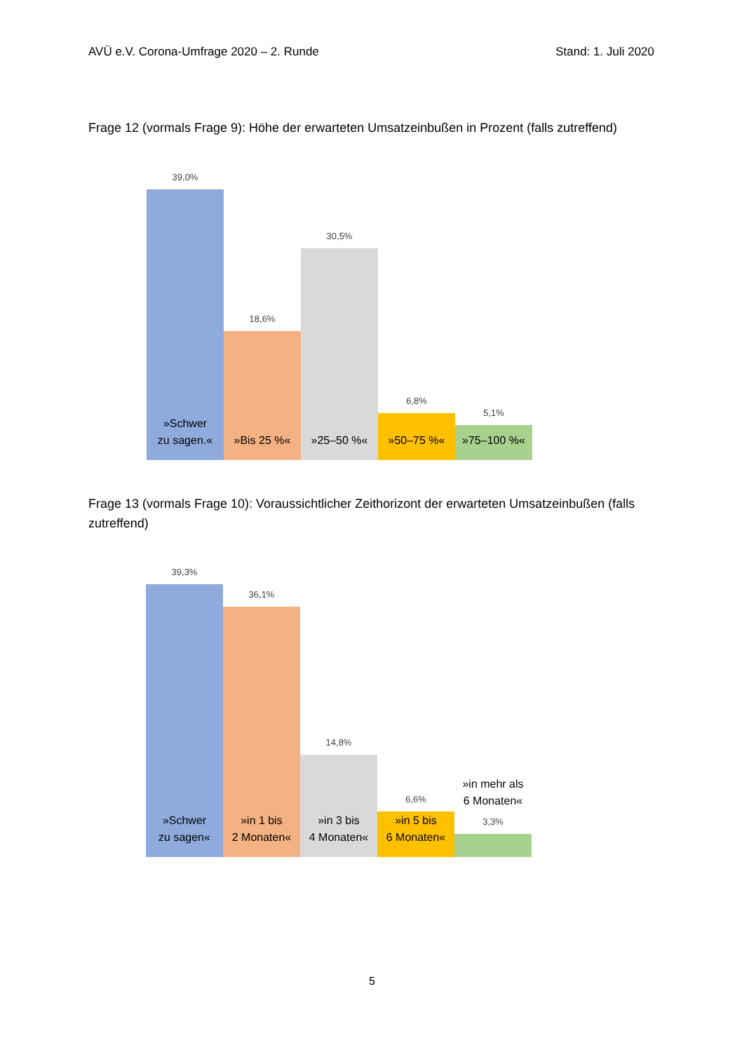AVÜ e.V. Corona-Umfrage 2020 – 2. Runde Stand: 1. Juli 2020
Frage 12 (vormals Frage 9): Höhe der erwarteten Umsatzeinbußen in Prozent (falls zutreffend)
39,0%
»Schwer
zu sagen.«
18,6%
»Bis 25 %«
30,5%
»25–50 %«
6,8%
»50–75 %«
5,1%
»75–100 %«
Frage 13 (vormals Frage 10): Voraussichtlicher Zeithorizont der erwarteten Umsatzeinbußen (falls zutreffend)
39,3%
»Schwer
zu sagen«
36,1%
»in 1 bis
2 Monaten«
14,8%
»in 3 bis
4 Monaten«
6,6%
»in 5 bis
6 Monaten«
»in mehr als
6 Monaten«
3,3%
5